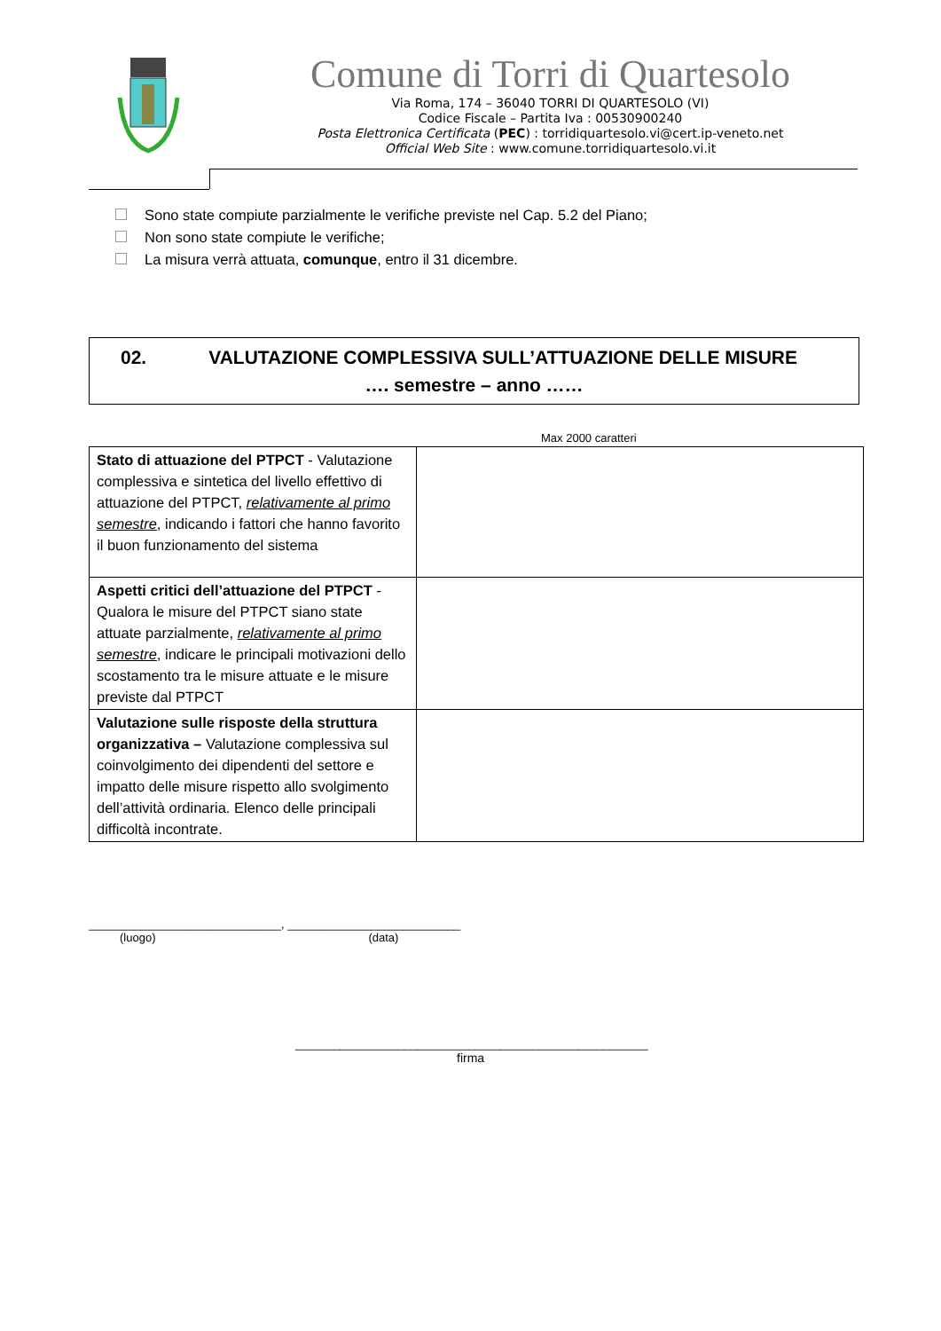Comune di Torri di Quartesolo
Via Roma, 174 – 36040 TORRI DI QUARTESOLO (VI)
Codice Fiscale – Partita Iva : 00530900240
Posta Elettronica Certificata (PEC) : torridiquartesolo.vi@cert.ip-veneto.net
Official Web Site : www.comune.torridiquartesolo.vi.it
Sono state compiute parzialmente le verifiche previste nel Cap. 5.2 del Piano;
Non sono state compiute le verifiche;
La misura verrà attuata, comunque, entro il 31 dicembre.
02. VALUTAZIONE COMPLESSIVA SULL’ATTUAZIONE DELLE MISURE
…. semestre – anno ……
Max 2000 caratteri
| Stato di attuazione del PTPCT - Valutazione complessiva e sintetica del livello effettivo di attuazione del PTPCT, relativamente al primo semestre , indicando i fattori che hanno favorito il buon funzionamento del sistema | |
| Aspetti critici dell’attuazione del PTPCT - Qualora le misure del PTPCT siano state attuate parzialmente, relativamente al primo semestre , indicare le principali motivazioni dello scostamento tra le misure attuate e le misure previste dal PTPCT | |
| Valutazione sulle risposte della struttura organizzativa – Valutazione complessiva sul coinvolgimento dei dipendenti del settore e impatto delle misure rispetto allo svolgimento dell’attività ordinaria. Elenco delle principali difficoltà incontrate. | |
______________________________, ___________________________
(luogo) (data)
_______________________________________________________
firma